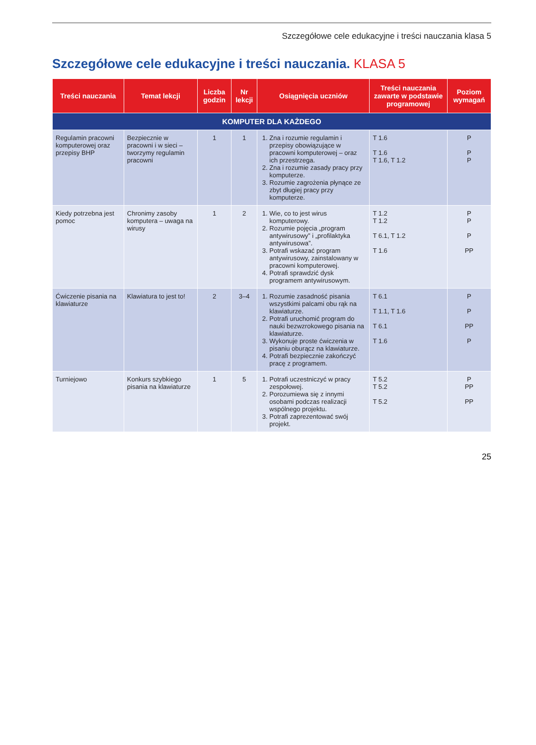Szczegółowe cele edukacyjne i treści nauczania klasa 5
Szczegółowe cele edukacyjne i treści nauczania. KLASA 5
| Treści nauczania | Temat lekcji | Liczba godzin | Nr lekcji | Osiągnięcia uczniów | Treści nauczania zawarte w podstawie programowej | Poziom wymagań |
| --- | --- | --- | --- | --- | --- | --- |
| KOMPUTER DLA KAŻDEGO | | | | | | |
| Regulamin pracowni komputerowej oraz przepisy BHP | Bezpiecznie w pracowni i w sieci – tworzymy regulamin pracowni | 1 | 1 | 1. Zna i rozumie regulamin i przepisy obowiązujące w pracowni komputerowej – oraz ich przestrzega. 2. Zna i rozumie zasady pracy przy komputerze. 3. Rozumie zagrożenia płynące ze zbyt długiej pracy przy komputerze. | T 1.6 T 1.6 T 1.6, T 1.2 | P P P |
| Kiedy potrzebna jest pomoc | Chronimy zasoby komputera – uwaga na wirusy | 1 | 2 | 1. Wie, co to jest wirus komputerowy. 2. Rozumie pojęcia „program antywirusowy” i „profilaktyka antywirusowa”. 3. Potrafi wskazać program antywirusowy, zainstalowany w pracowni komputerowej. 4. Potrafi sprawdzić dysk programem antywirusowym. | T 1.2 T 1.2 T 6.1, T 1.2 T 1.6 | P P P PP |
| Ćwiczenie pisania na klawiaturze | Klawiatura to jest to! | 2 | 3–4 | 1. Rozumie zasadność pisania wszystkimi palcami obu rąk na klawiaturze. 2. Potrafi uruchomić program do nauki bezwzrokowego pisania na klawiaturze. 3. Wykonuje proste ćwiczenia w pisaniu oburącz na klawiaturze. 4. Potrafi bezpiecznie zakończyć pracę z programem. | T 6.1 T 1.1, T 1.6 T 6.1 T 1.6 | P P PP P |
| Turniejowo | Konkurs szybkiego pisania na klawiaturze | 1 | 5 | 1. Potrafi uczestniczyć w pracy zespołowej. 2. Porozumiewa się z innymi osobami podczas realizacji wspólnego projektu. 3. Potrafi zaprezentować swój projekt. | T 5.2 T 5.2 T 5.2 | P PP PP |
25